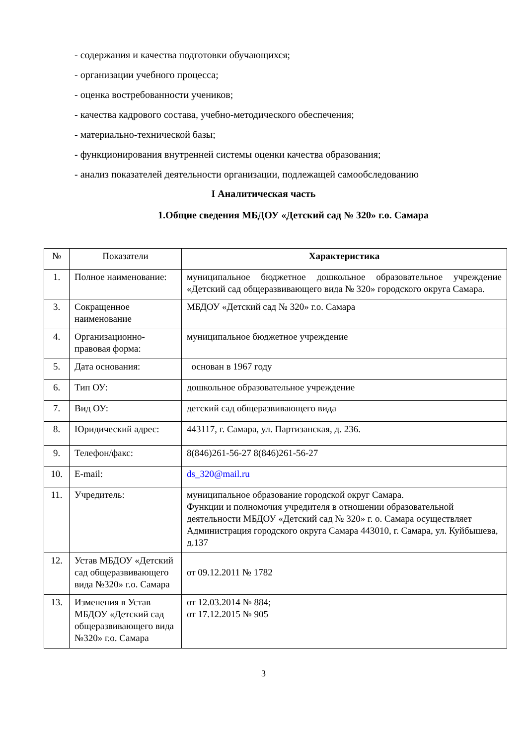- содержания и качества подготовки обучающихся;
- организации учебного процесса;
- оценка востребованности учеников;
- качества кадрового состава, учебно-методического обеспечения;
- материально-технической базы;
- функционирования внутренней системы оценки качества образования;
- анализ показателей деятельности организации, подлежащей самообследованию
I Аналитическая часть
1.Общие сведения МБДОУ «Детский сад № 320» г.о. Самара
| № | Показатели | Характеристика |
| --- | --- | --- |
| 1. | Полное наименование: | муниципальное бюджетное дошкольное образовательное учреждение «Детский сад общеразвивающего вида № 320» городского округа Самара. |
| 3. | Сокращенное наименование | МБДОУ «Детский сад № 320» г.о. Самара |
| 4. | Организационно-правовая форма: | муниципальное бюджетное учреждение |
| 5. | Дата основания: | основан в 1967 году |
| 6. | Тип ОУ: | дошкольное образовательное учреждение |
| 7. | Вид ОУ: | детский сад общеразвивающего вида |
| 8. | Юридический адрес: | 443117, г. Самара, ул. Партизанская, д. 236. |
| 9. | Телефон/факс: | 8(846)261-56-27 8(846)261-56-27 |
| 10. | E-mail: | ds_320@mail.ru |
| 11. | Учредитель: | муниципальное образование городской округ Самара. Функции и полномочия учредителя в отношении образовательной деятельности МБДОУ «Детский сад № 320» г. о. Самара осуществляет Администрация городского округа Самара 443010, г. Самара, ул. Куйбышева, д.137 |
| 12. | Устав МБДОУ «Детский сад общеразвивающего вида №320» г.о. Самара | от 09.12.2011 № 1782 |
| 13. | Изменения в Устав МБДОУ «Детский сад общеразвивающего вида №320» г.о. Самара | от 12.03.2014 № 884; от 17.12.2015 № 905 |
3